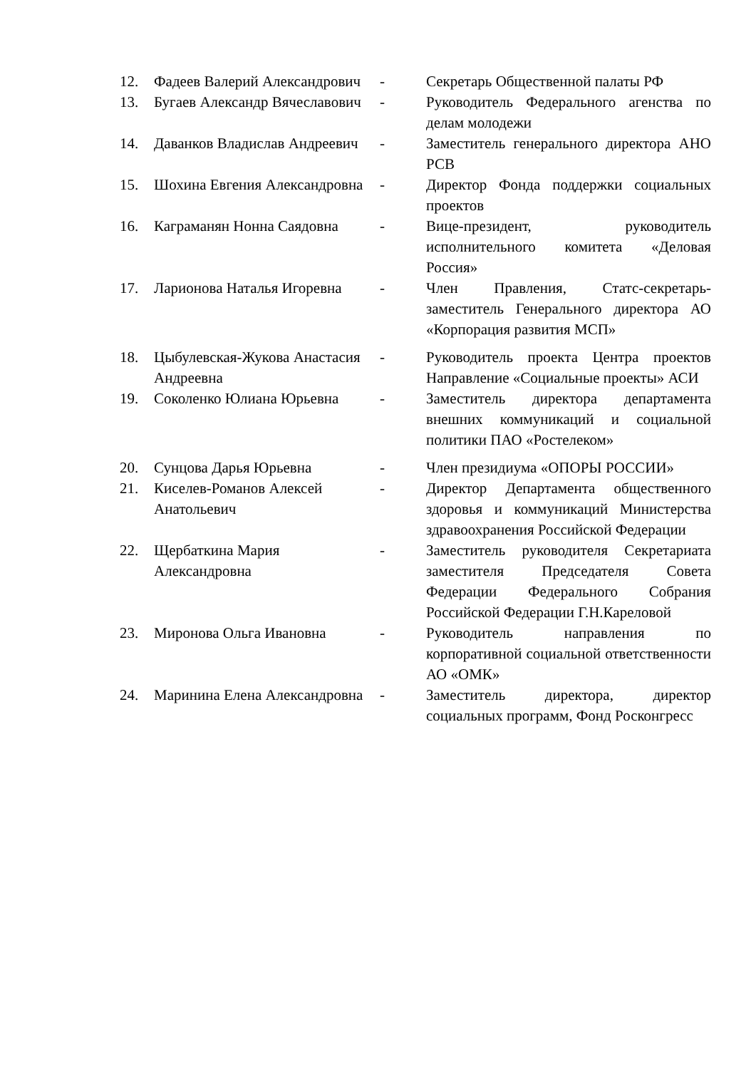| 12. | Фадеев Валерий Александрович | - | Секретарь Общественной палаты РФ |
| 13. | Бугаев Александр Вячеславович | - | Руководитель Федерального агенства по делам молодежи |
| 14. | Даванков Владислав Андреевич | - | Заместитель генерального директора АНО РСВ |
| 15. | Шохина Евгения Александровна | - | Директор Фонда поддержки социальных проектов |
| 16. | Каграманян Нонна Саядовна | - | Вице-президент, руководитель исполнительного комитета «Деловая Россия» |
| 17. | Ларионова Наталья Игоревна | - | Член Правления, Статс-секретарь-заместитель Генерального директора АО «Корпорация развития МСП» |
| 18. | Цыбулевская-Жукова Анастасия Андреевна | - | Руководитель проекта Центра проектов Направление «Социальные проекты» АСИ |
| 19. | Соколенко Юлиана Юрьевна | - | Заместитель директора департамента внешних коммуникаций и социальной политики ПАО «Ростелеком» |
| 20. | Сунцова Дарья Юрьевна | - | Член президиума «ОПОРЫ РОССИИ» |
| 21. | Киселев-Романов Алексей Анатольевич | - | Директор Департамента общественного здоровья и коммуникаций Министерства здравоохранения Российской Федерации |
| 22. | Щербаткина Мария Александровна | - | Заместитель руководителя Секретариата заместителя Председателя Совета Федерации Федерального Собрания Российской Федерации Г.Н.Кареловой |
| 23. | Миронова Ольга Ивановна | - | Руководитель направления по корпоративной социальной ответственности АО «ОМК» |
| 24. | Маринина Елена Александровна | - | Заместитель директора, директор социальных программ, Фонд Росконгресс |